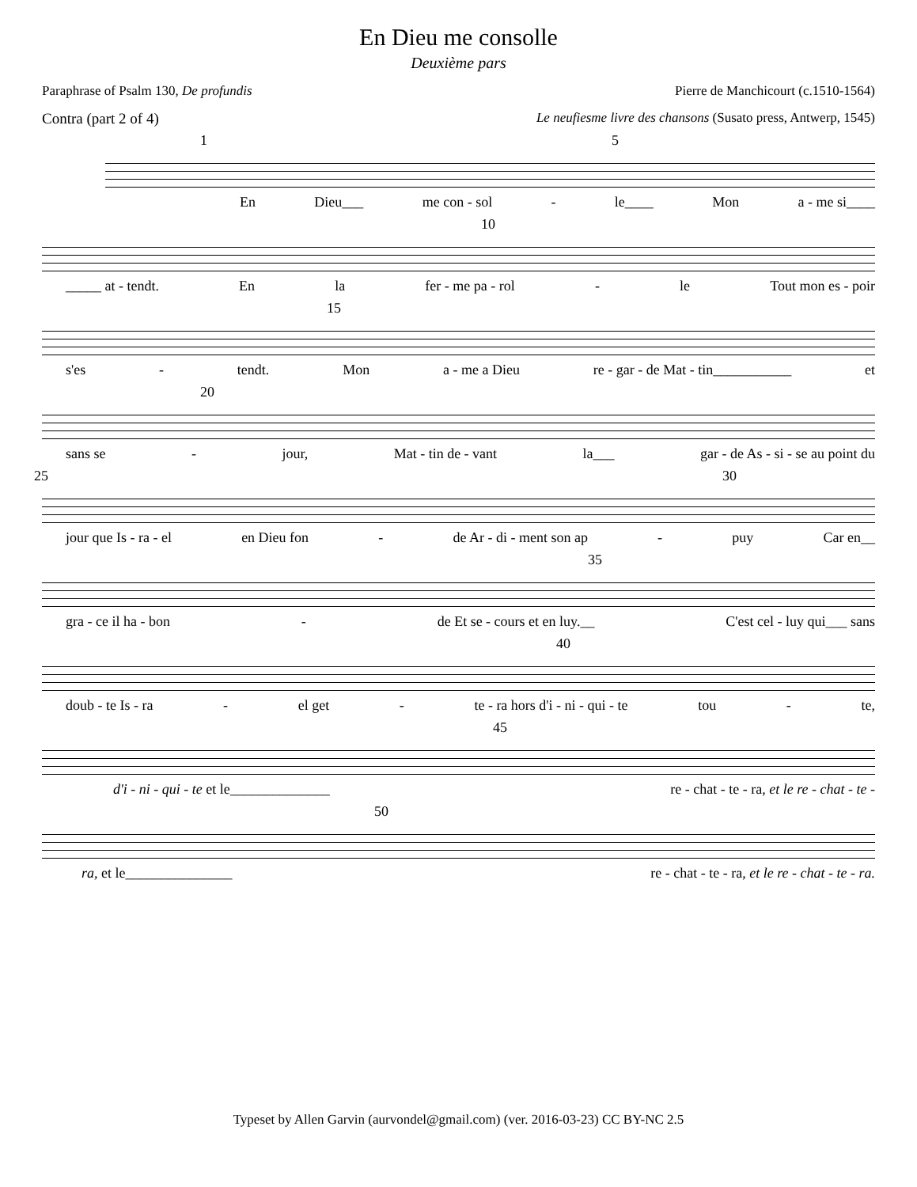En Dieu me consolle
Deuxième pars
Paraphrase of Psalm 130, De profundis Pierre de Manchicourt (c.1510-1564)
Contra (part 2 of 4) Le neufiesme livre des chansons (Susato press, Antwerp, 1545)
1 5
En Dieu___ me con - sol - le____ Mon a - me si____
10
_____ at - tendt. En la fer - me pa - rol - le Tout mon es - poir
15
s'es - tendt. Mon a - me a Dieu re - gar - de Mat - tin___________ et
20
sans se - jour, Mat - tin de - vant la___ gar - de As - si - se au point du
25 30
jour que Is - ra - el en Dieu fon - de Ar - di - ment son ap - puy Car en__
35
gra - ce il ha - bon - de Et se - cours et en luy.__ C'est cel - luy qui___ sans
40
doub - te Is - ra - el get - te - ra hors d'i - ni - qui - te tou - te,
45
d'i - ni - qui - te et le______________ re - chat - te - ra, et le re - chat - te -
50
ra, et le_______________ re - chat - te - ra, et le re - chat - te - ra.
Typeset by Allen Garvin (aurvondel@gmail.com) (ver. 2016-03-23) CC BY-NC 2.5